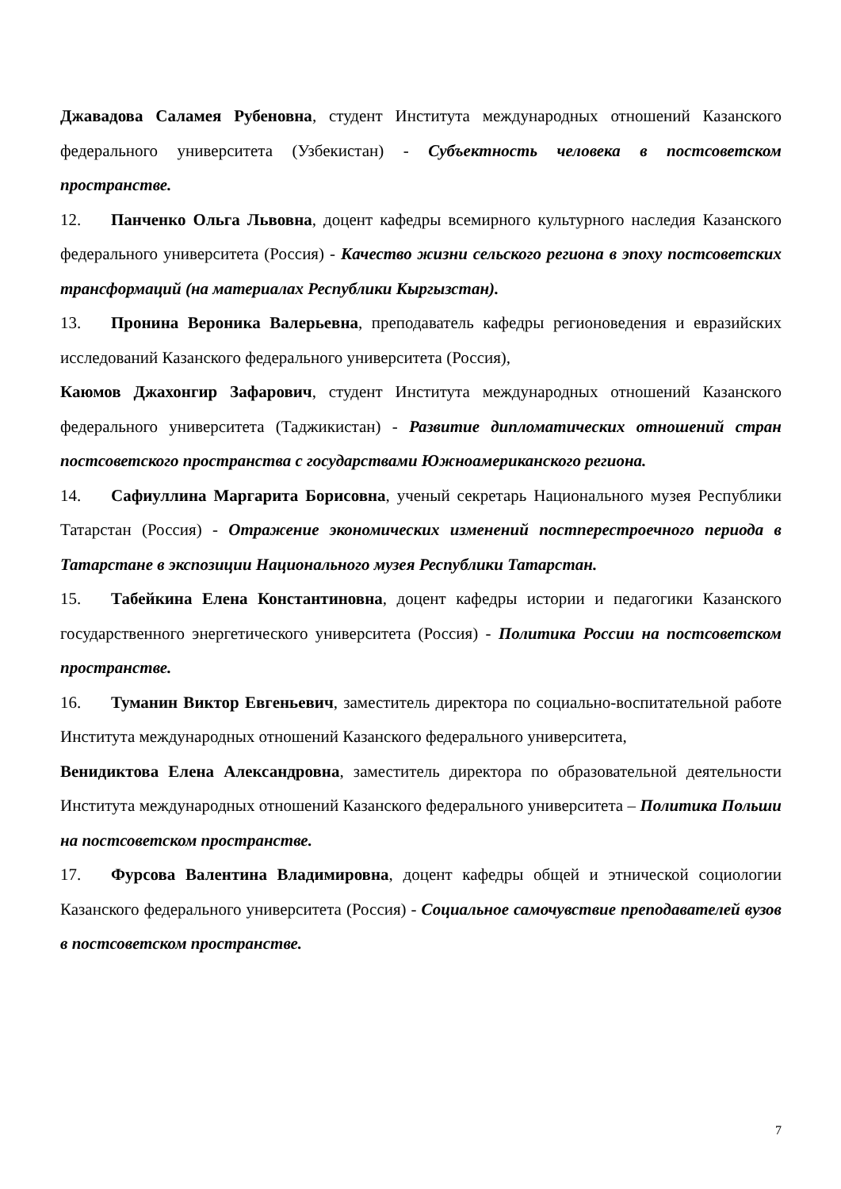Джавадова Саламея Рубеновна, студент Института международных отношений Казанского федерального университета (Узбекистан) - Субъектность человека в постсоветском пространстве.
12. Панченко Ольга Львовна, доцент кафедры всемирного культурного наследия Казанского федерального университета (Россия) - Качество жизни сельского региона в эпоху постсоветских трансформаций (на материалах Республики Кыргызстан).
13. Пронина Вероника Валерьевна, преподаватель кафедры регионоведения и евразийских исследований Казанского федерального университета (Россия),
Каюмов Джахонгир Зафарович, студент Института международных отношений Казанского федерального университета (Таджикистан) - Развитие дипломатических отношений стран постсоветского пространства с государствами Южноамериканского региона.
14. Сафиуллина Маргарита Борисовна, ученый секретарь Национального музея Республики Татарстан (Россия) - Отражение экономических изменений постперестроечного периода в Татарстане в экспозиции Национального музея Республики Татарстан.
15. Табейкина Елена Константиновна, доцент кафедры истории и педагогики Казанского государственного энергетического университета (Россия) - Политика России на постсоветском пространстве.
16. Туманин Виктор Евгеньевич, заместитель директора по социально-воспитательной работе Института международных отношений Казанского федерального университета,
Венидиктова Елена Александровна, заместитель директора по образовательной деятельности Института международных отношений Казанского федерального университета – Политика Польши на постсоветском пространстве.
17. Фурсова Валентина Владимировна, доцент кафедры общей и этнической социологии Казанского федерального университета (Россия) - Социальное самочувствие преподавателей вузов в постсоветском пространстве.
7